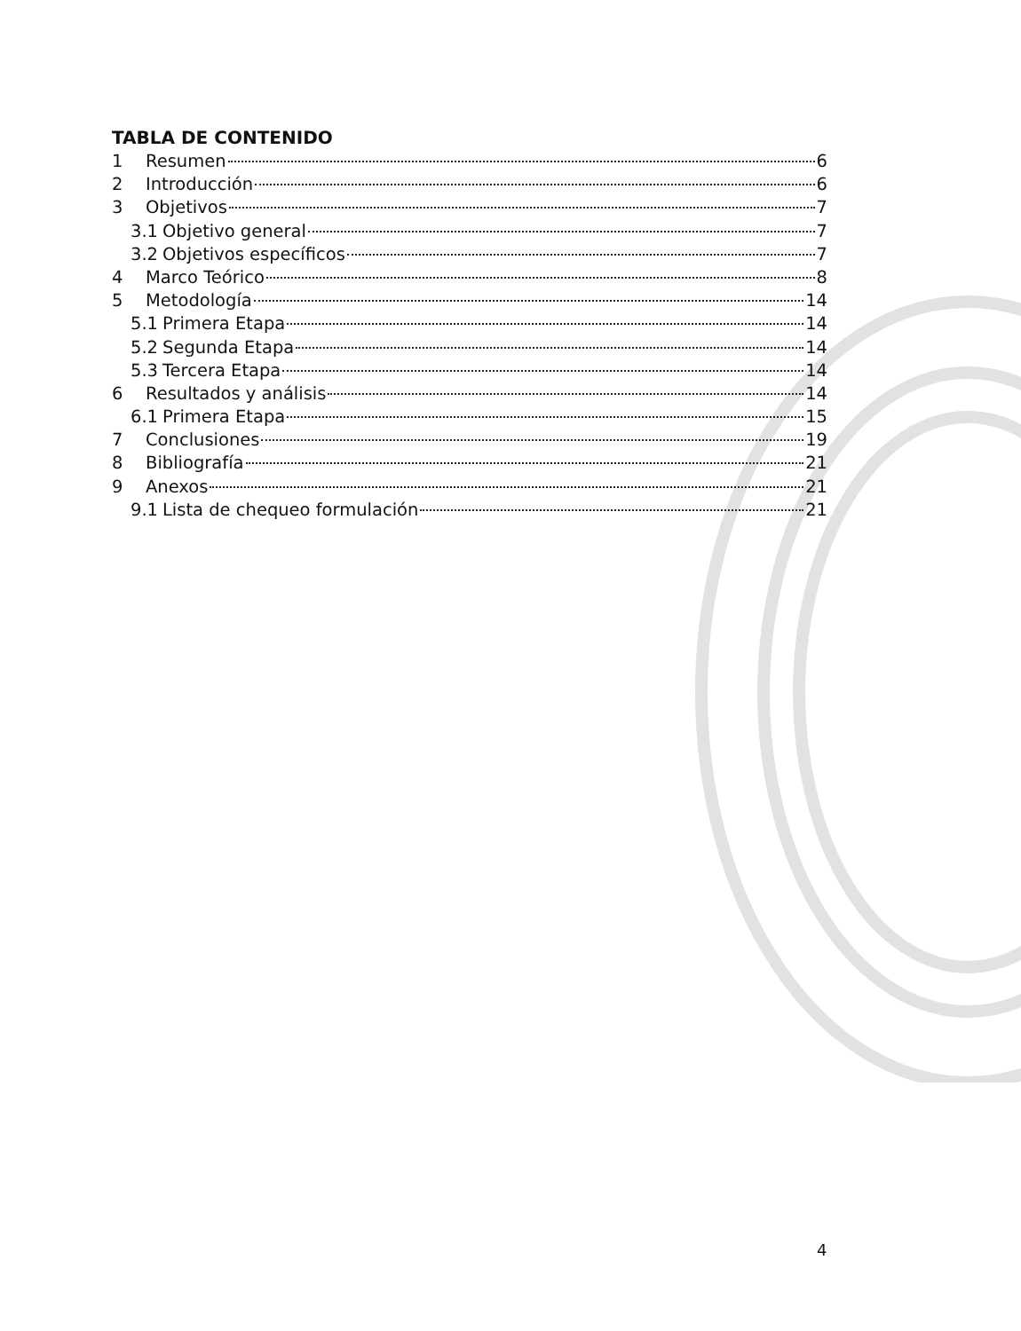TABLA DE CONTENIDO
1 Resumen 6
2 Introducción 6
3 Objetivos 7
3.1 Objetivo general 7
3.2 Objetivos específicos 7
4 Marco Teórico 8
5 Metodología 14
5.1 Primera Etapa 14
5.2 Segunda Etapa 14
5.3 Tercera Etapa 14
6 Resultados y análisis 14
6.1 Primera Etapa 15
7 Conclusiones 19
8 Bibliografía 21
9 Anexos 21
9.1 Lista de chequeo formulación 21
4